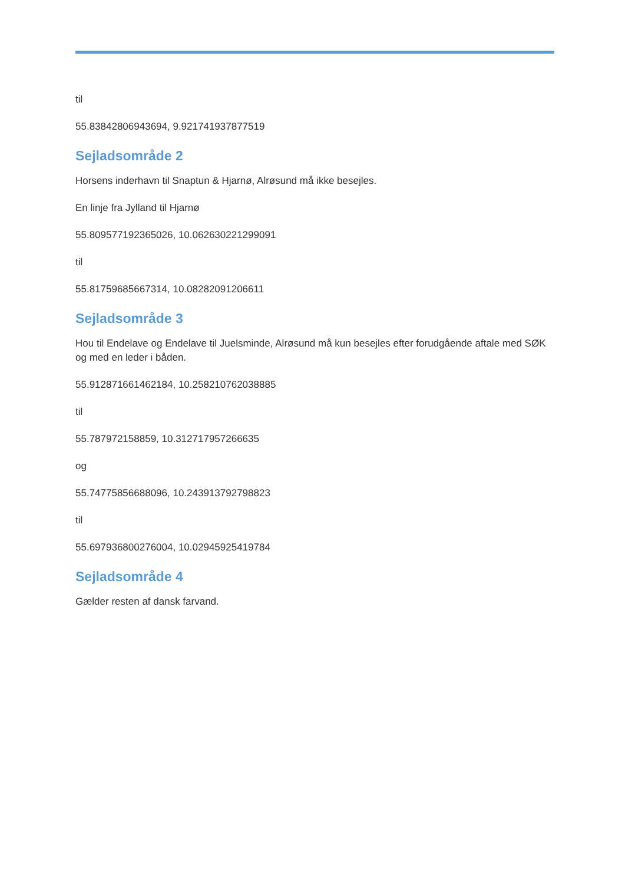til
55.83842806943694, 9.921741937877519
Sejladsområde 2
Horsens inderhavn til Snaptun & Hjarnø, Alrøsund må ikke besejles.
En linje fra Jylland til Hjarnø
55.809577192365026, 10.062630221299091
til
55.81759685667314, 10.08282091206611
Sejladsområde 3
Hou til Endelave og Endelave til Juelsminde, Alrøsund må kun besejles efter forudgående aftale med SØK og med en leder i båden.
55.912871661462184, 10.258210762038885
til
55.787972158859, 10.312717957266635
og
55.74775856688096, 10.243913792798823
til
55.697936800276004, 10.02945925419784
Sejladsområde 4
Gælder resten af dansk farvand.